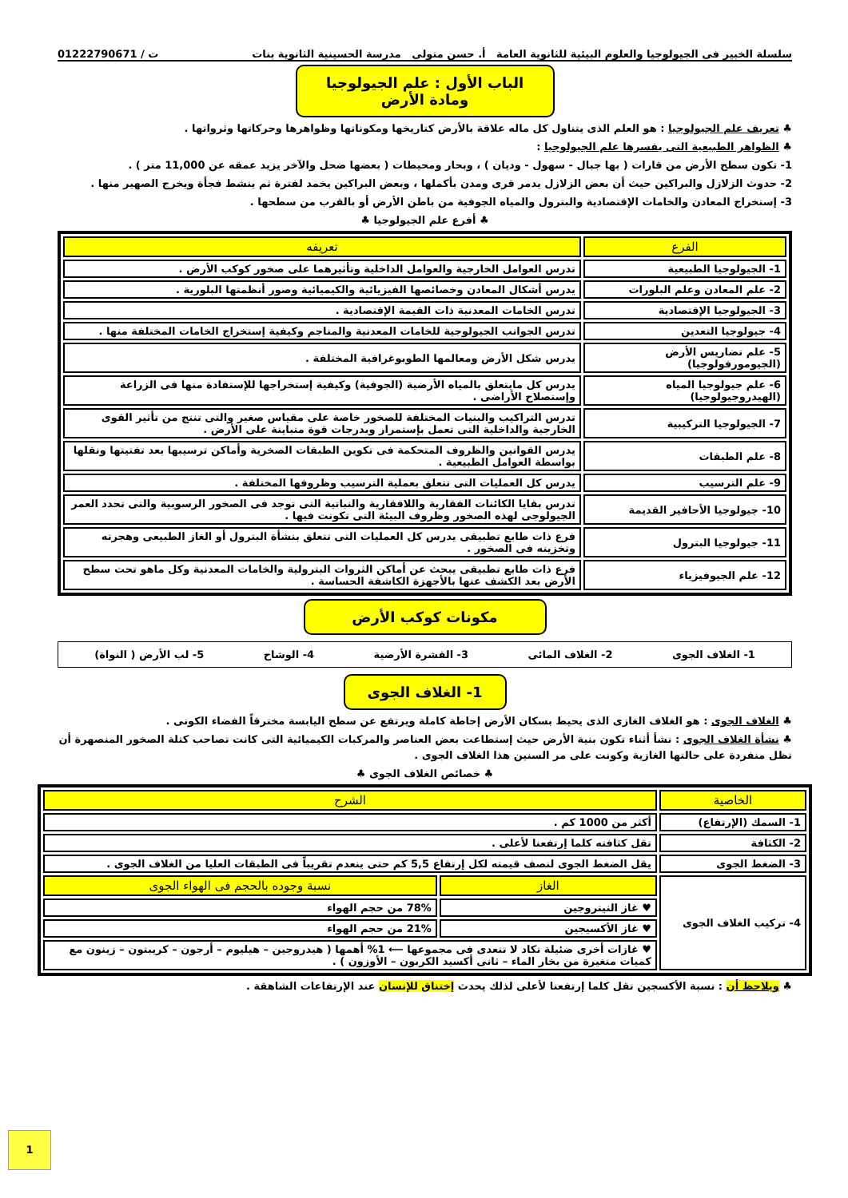سلسلة الخبير فى الجيولوجيا والعلوم البيئية للثانوية العامة أ. حسن متولى مدرسة الحسينية الثانوية بنات ت / 01222790671
الباب الأول : علم الجيولوجيا ومادة الأرض
♣ تعريف علم الجيولوجيا : هو العلم الذى يتناول كل ماله علاقة بالأرض كتاريخها ومكوناتها وظواهرها وحركاتها وثرواتها .
♣ الظواهر الطبيعية التى يفسرها علم الجيولوجيا :
1- تكون سطح الأرض من قارات ( بها جبال - سهول - وديان ) ، وبحار ومحيطات ( بعضها ضحل والآخر يزيد عمقه عن 11,000 متر ) .
2- حدوث الزلازل والبراكين حيث أن بعض الزلازل يدمر قرى ومدن بأكملها ، وبعض البراكين يخمد لفترة ثم ينشط فجأة ويخرج الصهير منها .
3- إستخراج المعادن والخامات الإقتصادية والبترول والمياه الجوفية من باطن الأرض أو بالقرب من سطحها .
♣ أفرع علم الجيولوجيا ♣
| الفرع | تعريفه |
| --- | --- |
| 1- الجيولوجيا الطبيعية | تدرس العوامل الخارجية والعوامل الداخلية وتأثيرهما على صخور كوكب الأرض . |
| 2- علم المعادن وعلم البلورات | يدرس أشكال المعادن وخصائصها الفيزيائية والكيميائية وصور أنظمتها البلورية . |
| 3- الجيولوجيا الإقتصادية | تدرس الخامات المعدنية ذات القيمة الإقتصادية . |
| 4- جيولوجيا التعدين | تدرس الجوانب الجيولوجية للخامات المعدنية والمناجم وكيفية إستخراج الخامات المختلفة منها . |
| 5- علم تضاريس الأرض (الجيومورفولوجيا) | يدرس شكل الأرض ومعالمها الطوبوغرافية المختلفة . |
| 6- علم جيولوجيا المياه (الهيدروجيولوجيا) | يدرس كل مايتعلق بالمياه الأرضية (الجوفية) وكيفية إستخراجها للإستفادة منها فى الزراعة وإستصلاح الأراضى . |
| 7- الجيولوجيا التركيبية | تدرس التراكيب والبنيات المختلفة للصخور خاصة على مقياس صغير والتى تنتج من تأثير القوى الخارجية والداخلية التى تعمل بإستمرار وبدرجات قوة متباينة على الأرض . |
| 8- علم الطبقات | يدرس القوانين والظروف المتحكمة فى تكوين الطبقات الصخرية وأماكن ترسيبها بعد تفتيتها ونقلها بواسطة العوامل الطبيعية . |
| 9- علم الترسيب | يدرس كل العمليات التى تتعلق بعملية الترسيب وظروفها المختلفة . |
| 10- جيولوجيا الأحافير القديمة | تدرس بقايا الكائنات الفقارية واللافقارية والنباتية التى توجد فى الصخور الرسوبية والتى تحدد العمر الجيولوجى لهذه الصخور وظروف البيئة التى تكونت فيها . |
| 11- جيولوجيا البترول | فرع ذات طابع تطبيقى يدرس كل العمليات التى تتعلق بنشأة البترول أو الغاز الطبيعى وهجرته وتخزينه فى الصخور . |
| 12- علم الجيوفيزياء | فرع ذات طابع تطبيقى يبحث عن أماكن الثروات البترولية والخامات المعدنية وكل ماهو تحت سطح الأرض بعد الكشف عنها بالأجهزة الكاشفة الحساسة . |
مكونات كوكب الأرض
1- الغلاف الجوى 2- الغلاف المائى 3- القشرة الأرضية 4- الوشاح 5- لب الأرض ( النواة)
1- الغلاف الجوى
♣ الغلاف الجوى : هو الغلاف الغازى الذى يحيط بسكان الأرض إحاطة كاملة ويرتفع عن سطح اليابسة مخترقاً الفضاء الكونى .
♣ نشأة الغلاف الجوى : نشأ أثناء تكون بنية الأرض حيث إستطاعت بعض العناصر والمركبات الكيميائية التى كانت تصاحب كتلة الصخور المنصهرة أن تظل منفردة على حالتها الغازية وكونت على مر السنين هذا الغلاف الجوى .
♣ خصائص الغلاف الجوى ♣
| الخاصية | الشرح | |
| --- | --- | --- |
| 1- السمك (الإرتفاع) | أكثر من 1000 كم . | |
| 2- الكثافة | تقل كثافته كلما إرتفعنا لأعلى . | |
| 3- الضغط الجوى | يقل الضغط الجوى لنصف قيمته لكل إرتفاع 5,5 كم حتى ينعدم تقريباً فى الطبقات العليا من الغلاف الجوى . | |
| 4- تركيب الغلاف الجوى | الغاز | نسبة وجوده بالحجم فى الهواء الجوى |
| | ♥ غاز النيتروجين | 78% من حجم الهواء |
| | ♥ غاز الأكسيجين | 21% من حجم الهواء |
| | ♥ غازات أخرى ضئيلة تكاد لا تتعدى فى مجموعها ⟵ 1% أهمها ( هيدروجين – هيليوم – أرجون – كريبتون – زينون مع كميات متغيرة من بخار الماء – ثانى أكسيد الكربون – الأوزون ) . | |
♣ ويلاحظ أن : نسبة الأكسجين تقل كلما إرتفعنا لأعلى لذلك يحدث إختناق للإنسان عند الإرتفاعات الشاهقة .
1